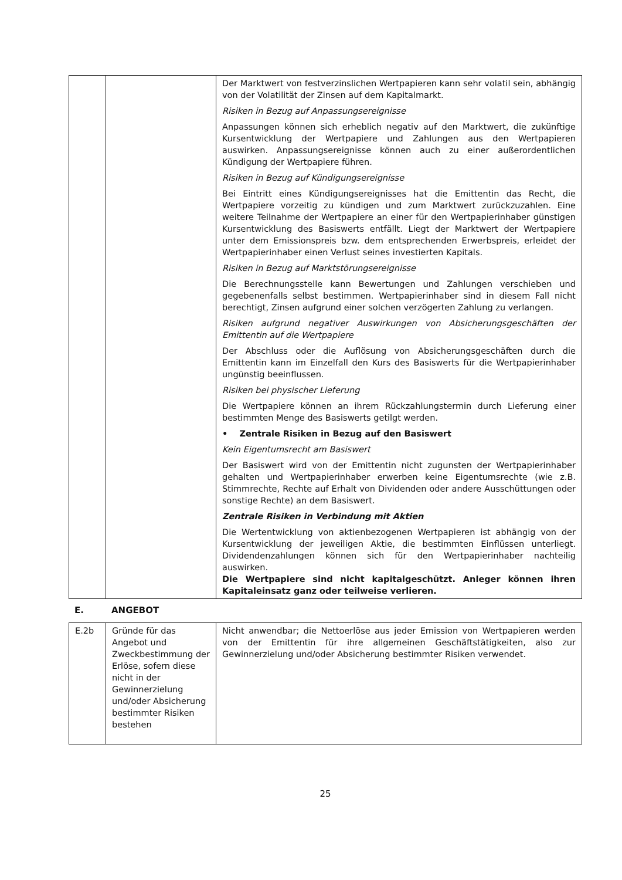| | | Der Marktwert von festverzinslichen Wertpapieren kann sehr volatil sein, abhängig von der Volatilität der Zinsen auf dem Kapitalmarkt. Risiken in Bezug auf Anpassungsereignisse Anpassungen können sich erheblich negativ auf den Marktwert, die zukünftige Kursentwicklung der Wertpapiere und Zahlungen aus den Wertpapieren auswirken. Anpassungsereignisse können auch zu einer außerordentlichen Kündigung der Wertpapiere führen. Risiken in Bezug auf Kündigungsereignisse Bei Eintritt eines Kündigungsereignisses hat die Emittentin das Recht, die Wertpapiere vorzeitig zu kündigen und zum Marktwert zurückzuzahlen. Eine weitere Teilnahme der Wertpapiere an einer für den Wertpapierinhaber günstigen Kursentwicklung des Basiswerts entfällt. Liegt der Marktwert der Wertpapiere unter dem Emissionspreis bzw. dem entsprechenden Erwerbspreis, erleidet der Wertpapierinhaber einen Verlust seines investierten Kapitals. Risiken in Bezug auf Marktstörungsereignisse Die Berechnungsstelle kann Bewertungen und Zahlungen verschieben und gegebenenfalls selbst bestimmen. Wertpapierinhaber sind in diesem Fall nicht berechtigt, Zinsen aufgrund einer solchen verzögerten Zahlung zu verlangen. Risiken aufgrund negativer Auswirkungen von Absicherungsgeschäften der Emittentin auf die Wertpapiere Der Abschluss oder die Auflösung von Absicherungsgeschäften durch die Emittentin kann im Einzelfall den Kurs des Basiswerts für die Wertpapierinhaber ungünstig beeinflussen. Risiken bei physischer Lieferung Die Wertpapiere können an ihrem Rückzahlungstermin durch Lieferung einer bestimmten Menge des Basiswerts getilgt werden. • Zentrale Risiken in Bezug auf den Basiswert Kein Eigentumsrecht am Basiswert Der Basiswert wird von der Emittentin nicht zugunsten der Wertpapierinhaber gehalten und Wertpapierinhaber erwerben keine Eigentumsrechte (wie z.B. Stimmrechte, Rechte auf Erhalt von Dividenden oder andere Ausschüttungen oder sonstige Rechte) an dem Basiswert. Zentrale Risiken in Verbindung mit Aktien Die Wertentwicklung von aktienbezogenen Wertpapieren ist abhängig von der Kursentwicklung der jeweiligen Aktie, die bestimmten Einflüssen unterliegt. Dividendenzahlungen können sich für den Wertpapierinhaber nachteilig auswirken. Die Wertpapiere sind nicht kapitalgeschützt. Anleger können ihren Kapitaleinsatz ganz oder teilweise verlieren. |
E. ANGEBOT
| E.2b | Gründe für das Angebot und Zweckbestimmung der Erlöse, sofern diese nicht in der Gewinnerzielung und/oder Absicherung bestimmter Risiken bestehen | Nicht anwendbar; die Nettoerlöse aus jeder Emission von Wertpapieren werden von der Emittentin für ihre allgemeinen Geschäftstätigkeiten, also zur Gewinnerzielung und/oder Absicherung bestimmter Risiken verwendet. |
25